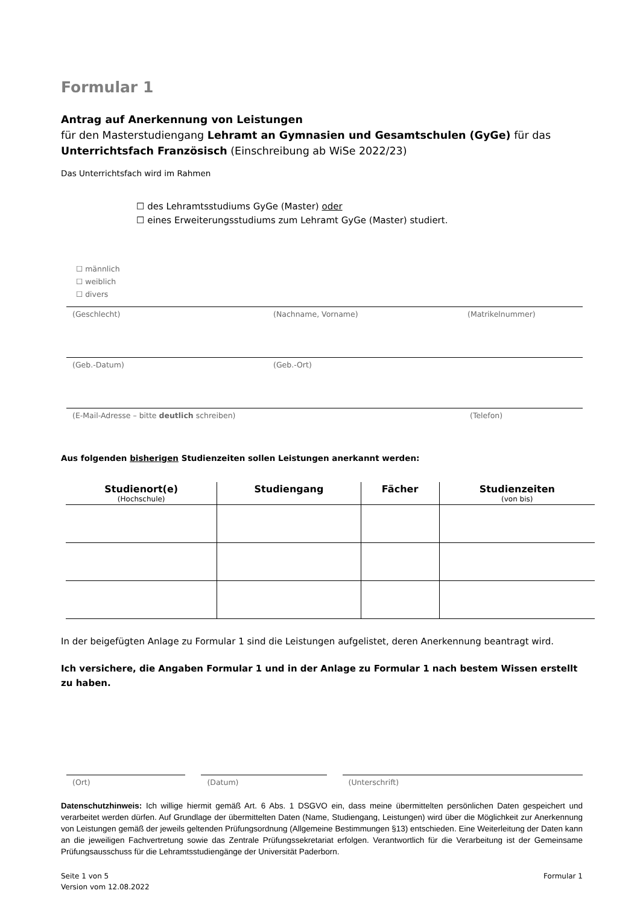Formular 1
Antrag auf Anerkennung von Leistungen
für den Masterstudiengang Lehramt an Gymnasien und Gesamtschulen (GyGe) für das Unterrichtsfach Französisch (Einschreibung ab WiSe 2022/23)
Das Unterrichtsfach wird im Rahmen
☐ des Lehramtsstudiums GyGe (Master) oder
☐ eines Erweiterungsstudiums zum Lehramt GyGe (Master) studiert.
☐ männlich
☐ weiblich
☐ divers
(Geschlecht) (Nachname, Vorname) (Matrikelnummer)
(Geb.-Datum) (Geb.-Ort)
(E-Mail-Adresse – bitte deutlich schreiben) (Telefon)
Aus folgenden bisherigen Studienzeiten sollen Leistungen anerkannt werden:
| Studienort(e) (Hochschule) | Studiengang | Fächer | Studienzeiten (von bis) |
| --- | --- | --- | --- |
In der beigefügten Anlage zu Formular 1 sind die Leistungen aufgelistet, deren Anerkennung beantragt wird.
Ich versichere, die Angaben Formular 1 und in der Anlage zu Formular 1 nach bestem Wissen erstellt zu haben.
(Ort) (Datum) (Unterschrift)
Datenschutzhinweis: Ich willige hiermit gemäß Art. 6 Abs. 1 DSGVO ein, dass meine übermittelten persönlichen Daten gespeichert und verarbeitet werden dürfen. Auf Grundlage der übermittelten Daten (Name, Studiengang, Leistungen) wird über die Möglichkeit zur Anerkennung von Leistungen gemäß der jeweils geltenden Prüfungsordnung (Allgemeine Bestimmungen §13) entschieden. Eine Weiterleitung der Daten kann an die jeweiligen Fachvertretung sowie das Zentrale Prüfungssekretariat erfolgen. Verantwortlich für die Verarbeitung ist der Gemeinsame Prüfungsausschuss für die Lehramtsstudiengänge der Universität Paderborn.
Seite 1 von 5
Version vom 12.08.2022 Formular 1